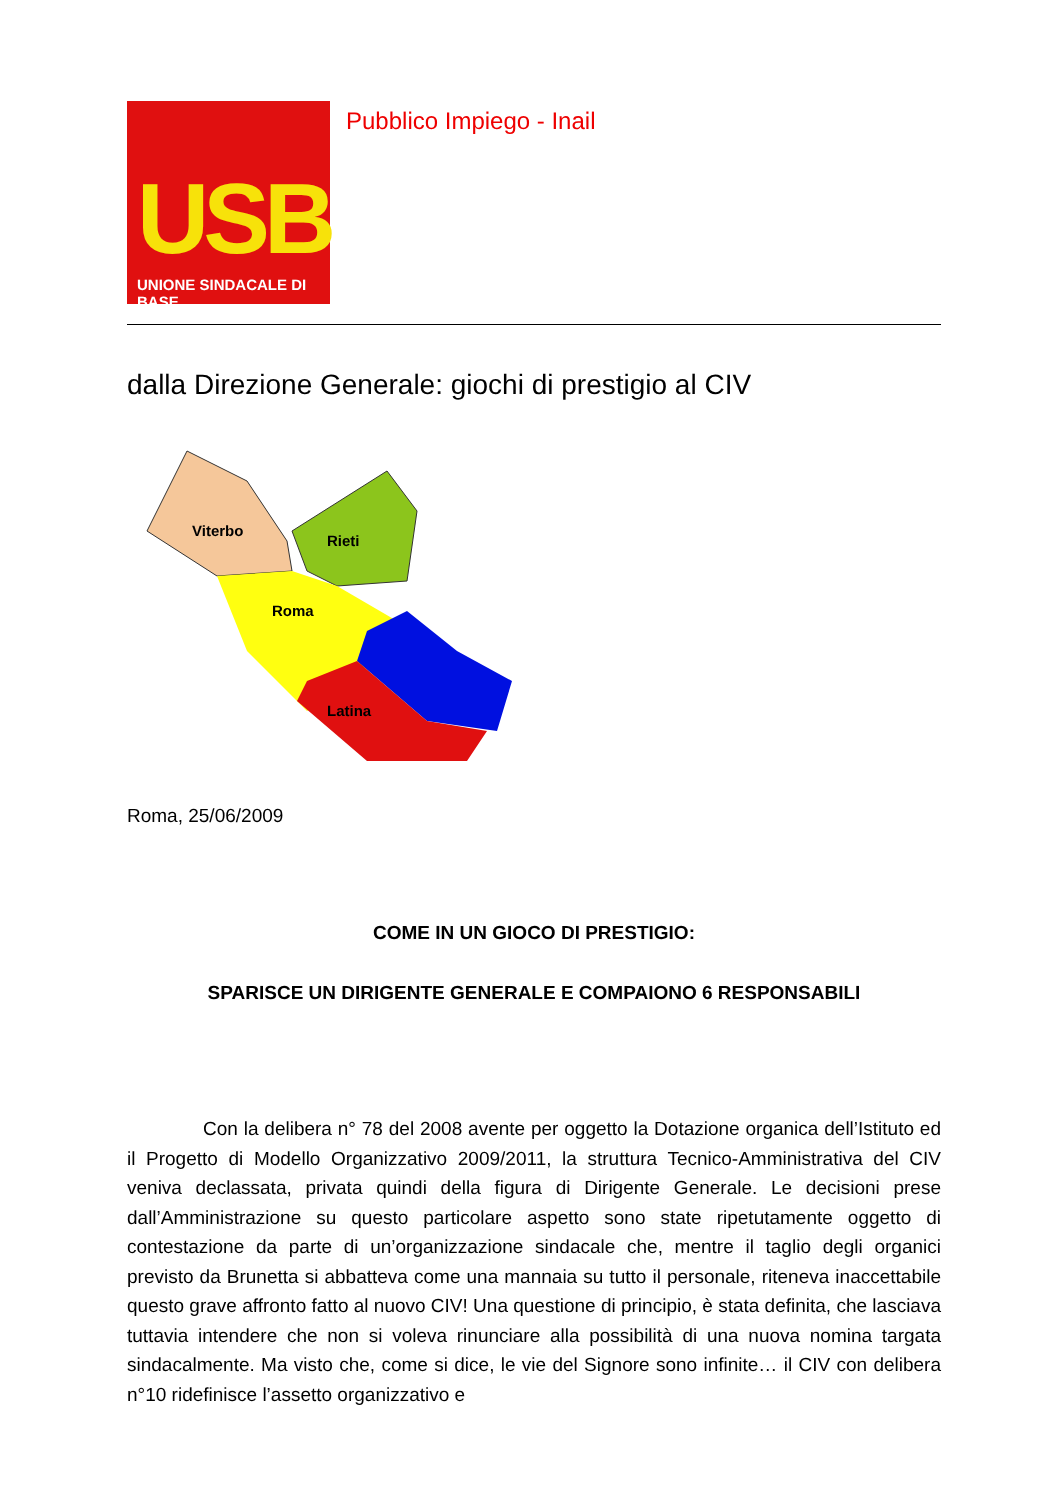USB
UNIONE SINDACALE DI BASE
Pubblico Impiego - Inail
dalla Direzione Generale: giochi di prestigio al CIV
Viterbo
Rieti
Roma
Latina
Roma, 25/06/2009
COME IN UN GIOCO DI PRESTIGIO:
SPARISCE UN DIRIGENTE GENERALE E COMPAIONO 6 RESPONSABILI
Con la delibera n° 78 del 2008 avente per oggetto la Dotazione organica dell’Istituto ed il Progetto di Modello Organizzativo 2009/2011, la struttura Tecnico-Amministrativa del CIV veniva declassata, privata quindi della figura di Dirigente Generale. Le decisioni prese dall’Amministrazione su questo particolare aspetto sono state ripetutamente oggetto di contestazione da parte di un’organizzazione sindacale che, mentre il taglio degli organici previsto da Brunetta si abbatteva come una mannaia su tutto il personale, riteneva inaccettabile questo grave affronto fatto al nuovo CIV! Una questione di principio, è stata definita, che lasciava tuttavia intendere che non si voleva rinunciare alla possibilità di una nuova nomina targata sindacalmente. Ma visto che, come si dice, le vie del Signore sono infinite… il CIV con delibera n°10 ridefinisce l’assetto organizzativo e